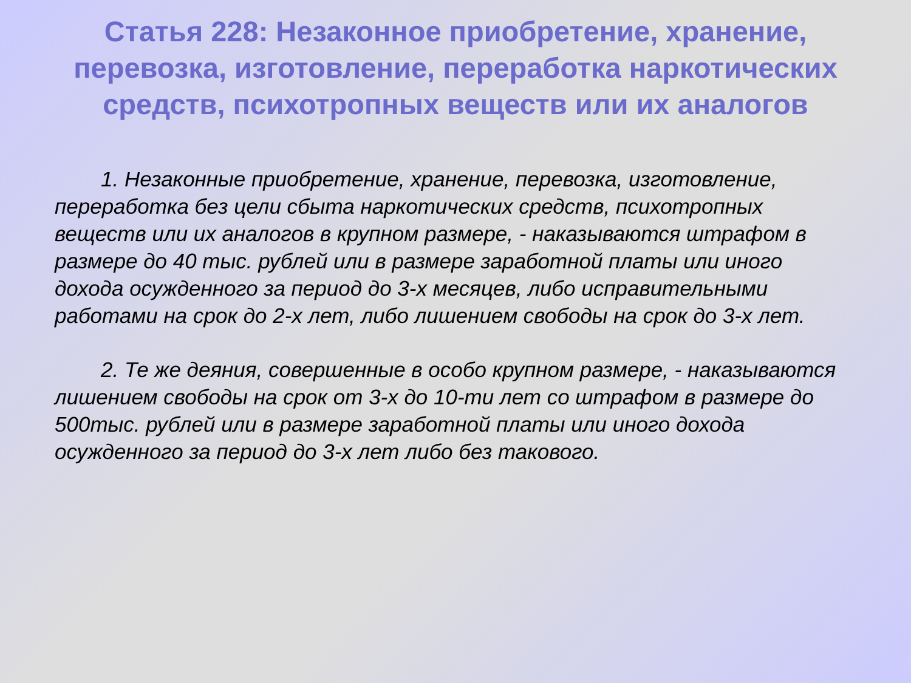Статья 228: Незаконное приобретение, хранение, перевозка, изготовление, переработка наркотических средств, психотропных веществ или их аналогов
1. Незаконные приобретение, хранение, перевозка, изготовление, переработка без цели сбыта наркотических средств, психотропных веществ или их аналогов в крупном размере, - наказываются штрафом в размере до 40 тыс. рублей или в размере заработной платы или иного дохода осужденного за период до 3-х месяцев, либо исправительными работами на срок до 2-х лет, либо лишением свободы на срок до 3-х лет.
2. Те же деяния, совершенные в особо крупном размере, - наказываются лишением свободы на срок от 3-х до 10-ти лет со штрафом в размере до 500тыс. рублей или в размере заработной платы или иного дохода осужденного за период до 3-х лет либо без такового.